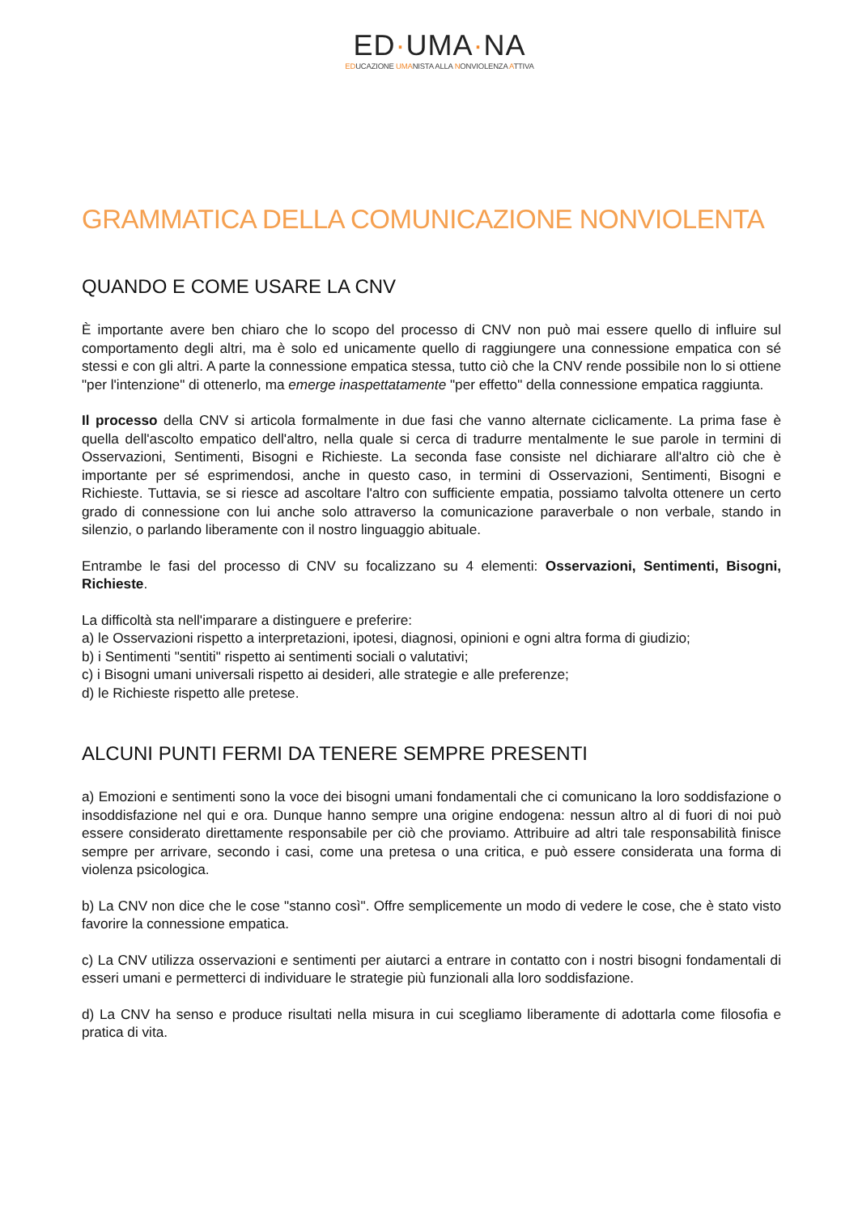ED·UMA·NA
EDUCAZIONE UMANISTA ALLA NONVIOLENZA ATTIVA
GRAMMATICA DELLA COMUNICAZIONE NONVIOLENTA
QUANDO E COME USARE LA CNV
È importante avere ben chiaro che lo scopo del processo di CNV non può mai essere quello di influire sul comportamento degli altri, ma è solo ed unicamente quello di raggiungere una connessione empatica con sé stessi e con gli altri. A parte la connessione empatica stessa, tutto ciò che la CNV rende possibile non lo si ottiene "per l'intenzione" di ottenerlo, ma emerge inaspettatamente "per effetto" della connessione empatica raggiunta.
Il processo della CNV si articola formalmente in due fasi che vanno alternate ciclicamente. La prima fase è quella dell'ascolto empatico dell'altro, nella quale si cerca di tradurre mentalmente le sue parole in termini di Osservazioni, Sentimenti, Bisogni e Richieste. La seconda fase consiste nel dichiarare all'altro ciò che è importante per sé esprimendosi, anche in questo caso, in termini di Osservazioni, Sentimenti, Bisogni e Richieste. Tuttavia, se si riesce ad ascoltare l'altro con sufficiente empatia, possiamo talvolta ottenere un certo grado di connessione con lui anche solo attraverso la comunicazione paraverbale o non verbale, stando in silenzio, o parlando liberamente con il nostro linguaggio abituale.
Entrambe le fasi del processo di CNV su focalizzano su 4 elementi: Osservazioni, Sentimenti, Bisogni, Richieste.
La difficoltà sta nell'imparare a distinguere e preferire:
a) le Osservazioni rispetto a interpretazioni, ipotesi, diagnosi, opinioni e ogni altra forma di giudizio;
b) i Sentimenti "sentiti" rispetto ai sentimenti sociali o valutativi;
c) i Bisogni umani universali rispetto ai desideri, alle strategie e alle preferenze;
d) le Richieste rispetto alle pretese.
ALCUNI PUNTI FERMI DA TENERE SEMPRE PRESENTI
a) Emozioni e sentimenti sono la voce dei bisogni umani fondamentali che ci comunicano la loro soddisfazione o insoddisfazione nel qui e ora. Dunque hanno sempre una origine endogena: nessun altro al di fuori di noi può essere considerato direttamente responsabile per ciò che proviamo. Attribuire ad altri tale responsabilità finisce sempre per arrivare, secondo i casi, come una pretesa o una critica, e può essere considerata una forma di violenza psicologica.
b) La CNV non dice che le cose "stanno così". Offre semplicemente un modo di vedere le cose, che è stato visto favorire la connessione empatica.
c) La CNV utilizza osservazioni e sentimenti per aiutarci a entrare in contatto con i nostri bisogni fondamentali di esseri umani e permetterci di individuare le strategie più funzionali alla loro soddisfazione.
d) La CNV ha senso e produce risultati nella misura in cui scegliamo liberamente di adottarla come filosofia e pratica di vita.